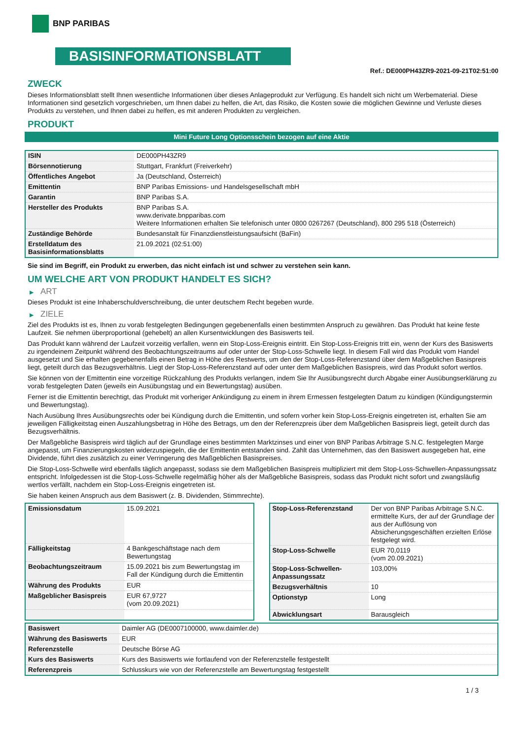BNP PARIBAS
BASISINFORMATIONSBLATT
Ref.: DE000PH43ZR9-2021-09-21T02:51:00
ZWECK
Dieses Informationsblatt stellt Ihnen wesentliche Informationen über dieses Anlageprodukt zur Verfügung. Es handelt sich nicht um Werbematerial. Diese Informationen sind gesetzlich vorgeschrieben, um Ihnen dabei zu helfen, die Art, das Risiko, die Kosten sowie die möglichen Gewinne und Verluste dieses Produkts zu verstehen, und Ihnen dabei zu helfen, es mit anderen Produkten zu vergleichen.
PRODUKT
Mini Future Long Optionsschein bezogen auf eine Aktie
| ISIN | DE000PH43ZR9 |
| Börsennotierung | Stuttgart, Frankfurt (Freiverkehr) |
| Öffentliches Angebot | Ja (Deutschland, Österreich) |
| Emittentin | BNP Paribas Emissions- und Handelsgesellschaft mbH |
| Garantin | BNP Paribas S.A. |
| Hersteller des Produkts | BNP Paribas S.A. www.derivate.bnpparibas.com Weitere Informationen erhalten Sie telefonisch unter 0800 0267267 (Deutschland), 800 295 518 (Österreich) |
| Zuständige Behörde | Bundesanstalt für Finanzdienstleistungsaufsicht (BaFin) |
| Erstelldatum des Basisinformationsblatts | 21.09.2021 (02:51:00) |
Sie sind im Begriff, ein Produkt zu erwerben, das nicht einfach ist und schwer zu verstehen sein kann.
UM WELCHE ART VON PRODUKT HANDELT ES SICH?
▶ ART
Dieses Produkt ist eine Inhaberschuldverschreibung, die unter deutschem Recht begeben wurde.
▶ ZIELE
Ziel des Produkts ist es, Ihnen zu vorab festgelegten Bedingungen gegebenenfalls einen bestimmten Anspruch zu gewähren. Das Produkt hat keine feste Laufzeit. Sie nehmen überproportional (gehebelt) an allen Kursentwicklungen des Basiswerts teil.
Das Produkt kann während der Laufzeit vorzeitig verfallen, wenn ein Stop-Loss-Ereignis eintritt. Ein Stop-Loss-Ereignis tritt ein, wenn der Kurs des Basiswerts zu irgendeinem Zeitpunkt während des Beobachtungszeitraums auf oder unter der Stop-Loss-Schwelle liegt. In diesem Fall wird das Produkt vom Handel ausgesetzt und Sie erhalten gegebenenfalls einen Betrag in Höhe des Restwerts, um den der Stop-Loss-Referenzstand über dem Maßgeblichen Basispreis liegt, geteilt durch das Bezugsverhältnis. Liegt der Stop-Loss-Referenzstand auf oder unter dem Maßgeblichen Basispreis, wird das Produkt sofort wertlos.
Sie können von der Emittentin eine vorzeitige Rückzahlung des Produkts verlangen, indem Sie Ihr Ausübungsrecht durch Abgabe einer Ausübungserklärung zu vorab festgelegten Daten (jeweils ein Ausübungstag und ein Bewertungstag) ausüben.
Ferner ist die Emittentin berechtigt, das Produkt mit vorheriger Ankündigung zu einem in ihrem Ermessen festgelegten Datum zu kündigen (Kündigungstermin und Bewertungstag).
Nach Ausübung Ihres Ausübungsrechts oder bei Kündigung durch die Emittentin, und sofern vorher kein Stop-Loss-Ereignis eingetreten ist, erhalten Sie am jeweiligen Fälligkeitstag einen Auszahlungsbetrag in Höhe des Betrags, um den der Referenzpreis über dem Maßgeblichen Basispreis liegt, geteilt durch das Bezugsverhältnis.
Der Maßgebliche Basispreis wird täglich auf der Grundlage eines bestimmten Marktzinses und einer von BNP Paribas Arbitrage S.N.C. festgelegten Marge angepasst, um Finanzierungskosten widerzuspiegeln, die der Emittentin entstanden sind. Zahlt das Unternehmen, das den Basiswert ausgegeben hat, eine Dividende, führt dies zusätzlich zu einer Verringerung des Maßgeblichen Basispreises.
Die Stop-Loss-Schwelle wird ebenfalls täglich angepasst, sodass sie dem Maßgeblichen Basispreis multipliziert mit dem Stop-Loss-Schwellen-Anpassungssatz entspricht. Infolgedessen ist die Stop-Loss-Schwelle regelmäßig höher als der Maßgebliche Basispreis, sodass das Produkt nicht sofort und zwangsläufig wertlos verfällt, nachdem ein Stop-Loss-Ereignis eingetreten ist.
Sie haben keinen Anspruch aus dem Basiswert (z. B. Dividenden, Stimmrechte).
| Emissionsdatum | 15.09.2021 |
| Fälligkeitstag | 4 Bankgeschäftstage nach dem Bewertungstag |
| Beobachtungszeitraum | 15.09.2021 bis zum Bewertungstag im Fall der Kündigung durch die Emittentin |
| Währung des Produkts | EUR |
| Maßgeblicher Basispreis | EUR 67,9727 (vom 20.09.2021) |
| Stop-Loss-Referenzstand | Der von BNP Paribas Arbitrage S.N.C. ermittelte Kurs, der auf der Grundlage der aus der Auflösung von Absicherungsgeschäften erzielten Erlöse festgelegt wird. |
| Stop-Loss-Schwelle | EUR 70,0119 (vom 20.09.2021) |
| Stop-Loss-Schwellen-Anpassungssatz | 103,00% |
| Bezugsverhältnis | 10 |
| Optionstyp | Long |
| Abwicklungsart | Barausgleich |
| Basiswert | Daimler AG (DE0007100000, www.daimler.de) |
| Währung des Basiswerts | EUR |
| Referenzstelle | Deutsche Börse AG |
| Kurs des Basiswerts | Kurs des Basiswerts wie fortlaufend von der Referenzstelle festgestellt |
| Referenzpreis | Schlusskurs wie von der Referenzstelle am Bewertungstag festgestellt |
1 / 3